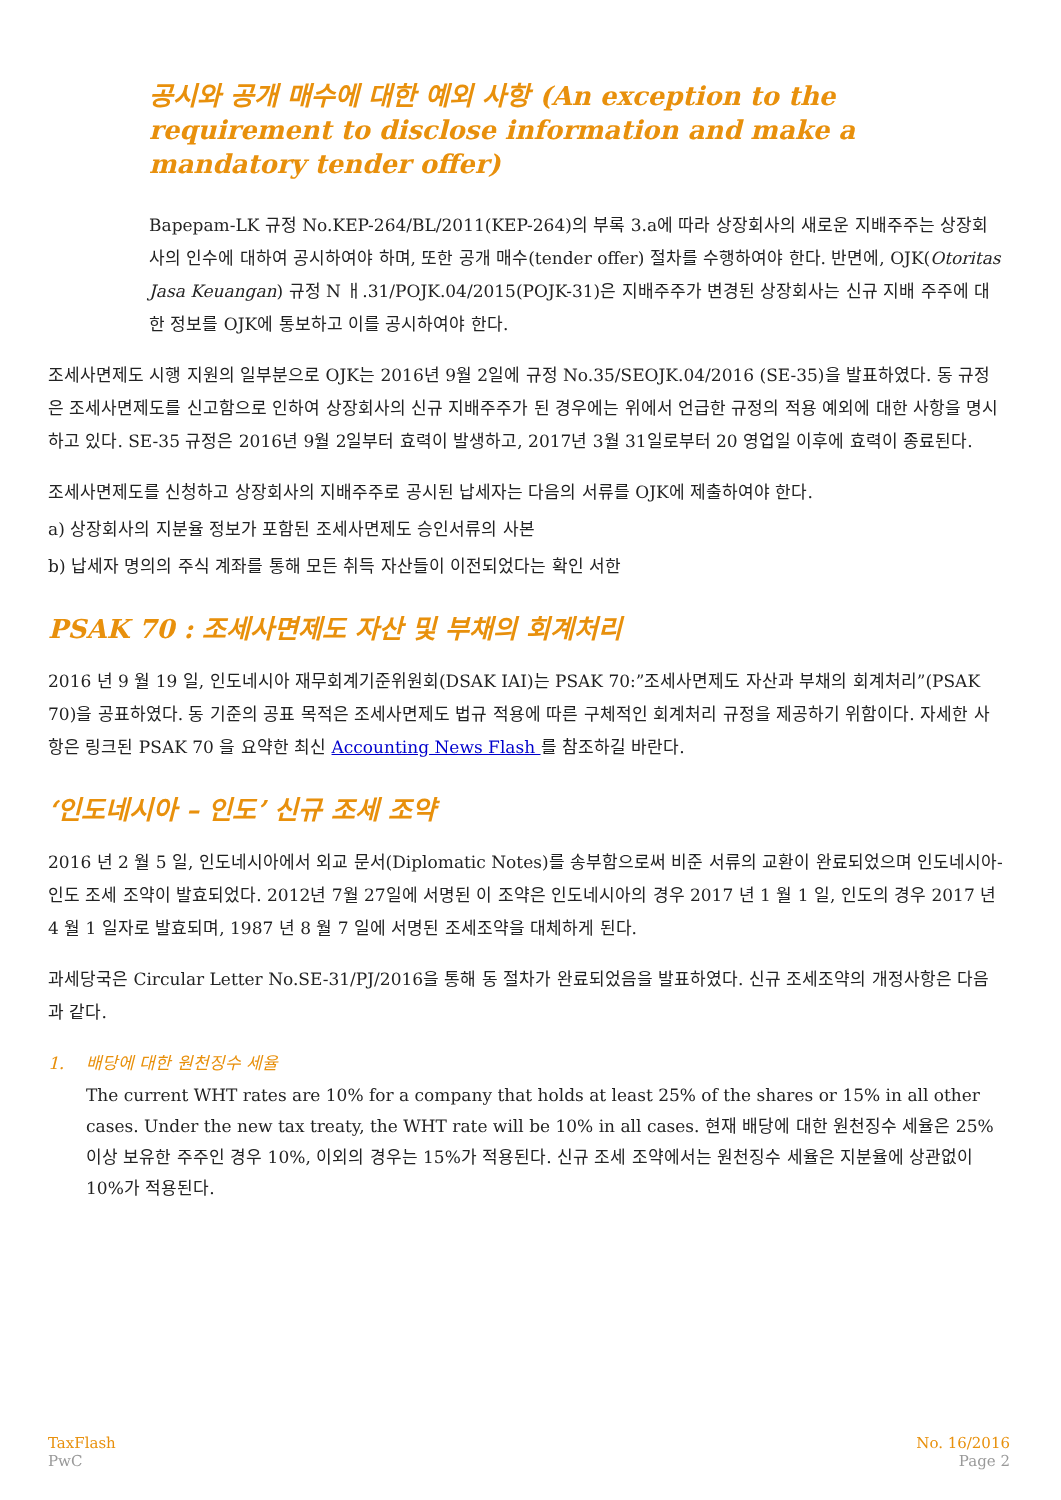공시와 공개 매수에 대한 예외 사항 (An exception to the requirement to disclose information and make a mandatory tender offer)
Bapepam-LK 규정 No.KEP-264/BL/2011(KEP-264)의 부록 3.a에 따라 상장회사의 새로운 지배주주는 상장회사의 인수에 대하여 공시하여야 하며, 또한 공개 매수(tender offer) 절차를 수행하여야 한다. 반면에, OJK(Otoritas Jasa Keuangan) 규정 N ㅐ.31/POJK.04/2015(POJK-31)은 지배주주가 변경된 상장회사는 신규 지배 주주에 대한 정보를 OJK에 통보하고 이를 공시하여야 한다.
조세사면제도 시행 지원의 일부분으로 OJK는 2016년 9월 2일에 규정 No.35/SEOJK.04/2016 (SE-35)을 발표하였다. 동 규정은 조세사면제도를 신고함으로 인하여 상장회사의 신규 지배주주가 된 경우에는 위에서 언급한 규정의 적용 예외에 대한 사항을 명시하고 있다. SE-35 규정은 2016년 9월 2일부터 효력이 발생하고, 2017년 3월 31일로부터 20 영업일 이후에 효력이 종료된다.
조세사면제도를 신청하고 상장회사의 지배주주로 공시된 납세자는 다음의 서류를 OJK에 제출하여야 한다.
a) 상장회사의 지분율 정보가 포함된 조세사면제도 승인서류의 사본
b) 납세자 명의의 주식 계좌를 통해 모든 취득 자산들이 이전되었다는 확인 서한
PSAK 70 : 조세사면제도 자산 및 부채의 회계처리
2016 년 9 월 19 일, 인도네시아 재무회계기준위원회(DSAK IAI)는 PSAK 70:”조세사면제도 자산과 부채의 회계처리”(PSAK 70)을 공표하였다. 동 기준의 공표 목적은 조세사면제도 법규 적용에 따른 구체적인 회계처리 규정을 제공하기 위함이다. 자세한 사항은 링크된 PSAK 70 을 요약한 최신 Accounting News Flash 를 참조하길 바란다.
‘인도네시아 – 인도’ 신규 조세 조약
2016 년 2 월 5 일, 인도네시아에서 외교 문서(Diplomatic Notes)를 송부함으로써 비준 서류의 교환이 완료되었으며 인도네시아-인도 조세 조약이 발효되었다. 2012년 7월 27일에 서명된 이 조약은 인도네시아의 경우 2017 년 1 월 1 일, 인도의 경우 2017 년 4 월 1 일자로 발효되며, 1987 년 8 월 7 일에 서명된 조세조약을 대체하게 된다.
과세당국은 Circular Letter No.SE-31/PJ/2016을 통해 동 절차가 완료되었음을 발표하였다. 신규 조세조약의 개정사항은 다음과 같다.
1. 배당에 대한 원천징수 세율
The current WHT rates are 10% for a company that holds at least 25% of the shares or 15% in all other cases. Under the new tax treaty, the WHT rate will be 10% in all cases. 현재 배당에 대한 원천징수 세율은 25%이상 보유한 주주인 경우 10%, 이외의 경우는 15%가 적용된다. 신규 조세 조약에서는 원천징수 세율은 지분율에 상관없이 10%가 적용된다.
TaxFlash
PwC
No. 16/2016
Page 2